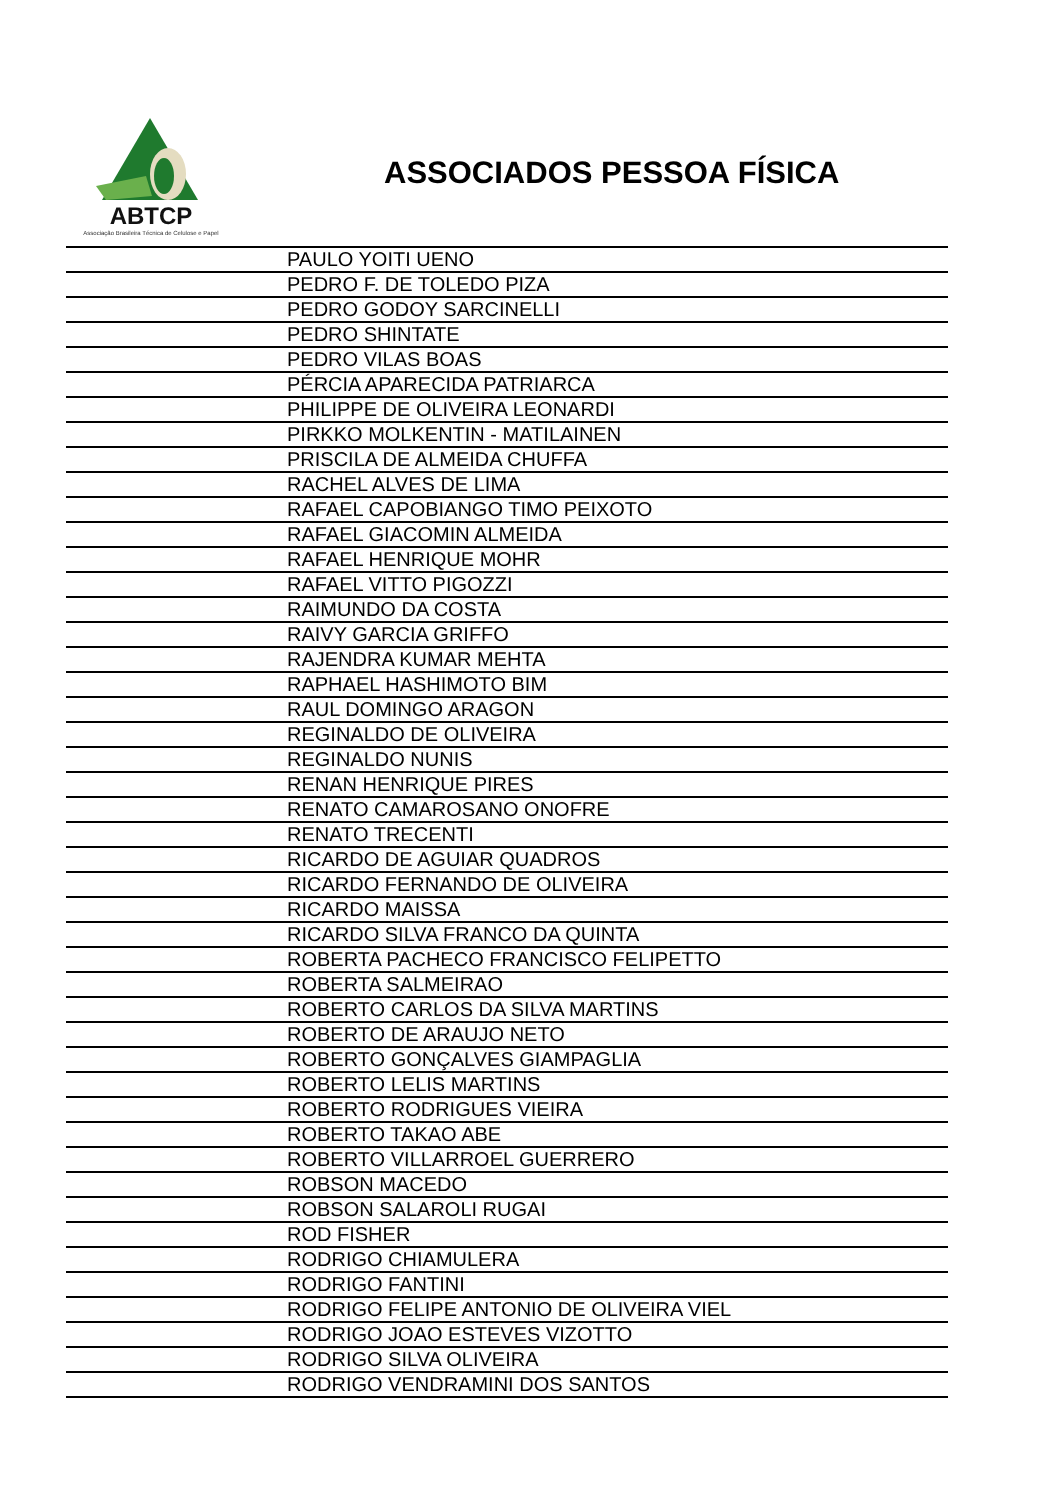ABTCP
Associação Brasileira Técnica de Celulose e Papel
ASSOCIADOS PESSOA FÍSICA
| | PAULO YOITI UENO |
| | PEDRO F. DE TOLEDO PIZA |
| | PEDRO GODOY SARCINELLI |
| | PEDRO SHINTATE |
| | PEDRO VILAS BOAS |
| | PÉRCIA APARECIDA PATRIARCA |
| | PHILIPPE DE OLIVEIRA LEONARDI |
| | PIRKKO MOLKENTIN - MATILAINEN |
| | PRISCILA DE ALMEIDA CHUFFA |
| | RACHEL ALVES DE LIMA |
| | RAFAEL CAPOBIANGO TIMO PEIXOTO |
| | RAFAEL GIACOMIN ALMEIDA |
| | RAFAEL HENRIQUE MOHR |
| | RAFAEL VITTO PIGOZZI |
| | RAIMUNDO DA COSTA |
| | RAIVY GARCIA GRIFFO |
| | RAJENDRA KUMAR MEHTA |
| | RAPHAEL HASHIMOTO BIM |
| | RAUL DOMINGO ARAGON |
| | REGINALDO DE OLIVEIRA |
| | REGINALDO NUNIS |
| | RENAN HENRIQUE PIRES |
| | RENATO CAMAROSANO ONOFRE |
| | RENATO TRECENTI |
| | RICARDO DE AGUIAR QUADROS |
| | RICARDO FERNANDO DE OLIVEIRA |
| | RICARDO MAISSA |
| | RICARDO SILVA FRANCO DA QUINTA |
| | ROBERTA PACHECO FRANCISCO FELIPETTO |
| | ROBERTA SALMEIRAO |
| | ROBERTO CARLOS DA SILVA MARTINS |
| | ROBERTO DE ARAUJO NETO |
| | ROBERTO GONÇALVES GIAMPAGLIA |
| | ROBERTO LELIS MARTINS |
| | ROBERTO RODRIGUES VIEIRA |
| | ROBERTO TAKAO ABE |
| | ROBERTO VILLARROEL GUERRERO |
| | ROBSON MACEDO |
| | ROBSON SALAROLI RUGAI |
| | ROD FISHER |
| | RODRIGO CHIAMULERA |
| | RODRIGO FANTINI |
| | RODRIGO FELIPE ANTONIO DE OLIVEIRA VIEL |
| | RODRIGO JOAO ESTEVES VIZOTTO |
| | RODRIGO SILVA OLIVEIRA |
| | RODRIGO VENDRAMINI DOS SANTOS |